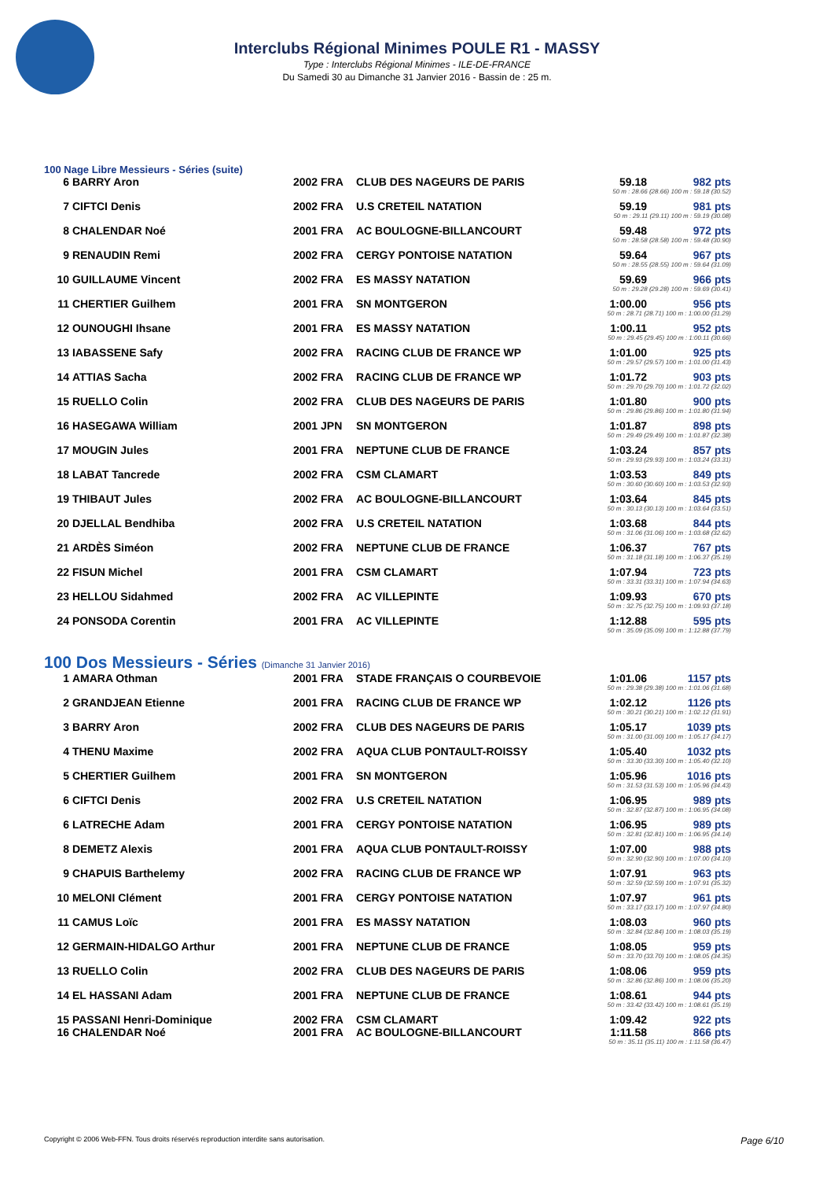Interclubs Régional Minimes POULE R1 - MASSY
Type : Interclubs Régional Minimes - ILE-DE-FRANCE
Du Samedi 30 au Dimanche 31 Janvier 2016 - Bassin de : 25 m.
100 Nage Libre Messieurs - Séries (suite)
| 6 | BARRY Aron | 2002 FRA | CLUB DES NAGEURS DE PARIS | 59.18 | 982 pts |
| | | | | 50 m : 28.66 (28.66) 100 m : 59.18 (30.52) | |
| 7 | CIFTCI Denis | 2002 FRA | U.S CRETEIL NATATION | 59.19 | 981 pts |
| | | | | 50 m : 29.11 (29.11) 100 m : 59.19 (30.08) | |
| 8 | CHALENDAR Noé | 2001 FRA | AC BOULOGNE-BILLANCOURT | 59.48 | 972 pts |
| | | | | 50 m : 28.58 (28.58) 100 m : 59.48 (30.90) | |
| 9 | RENAUDIN Remi | 2002 FRA | CERGY PONTOISE NATATION | 59.64 | 967 pts |
| | | | | 50 m : 28.55 (28.55) 100 m : 59.64 (31.09) | |
| 10 | GUILLAUME Vincent | 2002 FRA | ES MASSY NATATION | 59.69 | 966 pts |
| | | | | 50 m : 29.28 (29.28) 100 m : 59.69 (30.41) | |
| 11 | CHERTIER Guilhem | 2001 FRA | SN MONTGERON | 1:00.00 | 956 pts |
| | | | | 50 m : 28.71 (28.71) 100 m : 1:00.00 (31.29) | |
| 12 | OUNOUGHI Ihsane | 2001 FRA | ES MASSY NATATION | 1:00.11 | 952 pts |
| | | | | 50 m : 29.45 (29.45) 100 m : 1:00.11 (30.66) | |
| 13 | IABASSENE Safy | 2002 FRA | RACING CLUB DE FRANCE WP | 1:01.00 | 925 pts |
| | | | | 50 m : 29.57 (29.57) 100 m : 1:01.00 (31.43) | |
| 14 | ATTIAS Sacha | 2002 FRA | RACING CLUB DE FRANCE WP | 1:01.72 | 903 pts |
| | | | | 50 m : 29.70 (29.70) 100 m : 1:01.72 (32.02) | |
| 15 | RUELLO Colin | 2002 FRA | CLUB DES NAGEURS DE PARIS | 1:01.80 | 900 pts |
| | | | | 50 m : 29.86 (29.86) 100 m : 1:01.80 (31.94) | |
| 16 | HASEGAWA William | 2001 JPN | SN MONTGERON | 1:01.87 | 898 pts |
| | | | | 50 m : 29.49 (29.49) 100 m : 1:01.87 (32.38) | |
| 17 | MOUGIN Jules | 2001 FRA | NEPTUNE CLUB DE FRANCE | 1:03.24 | 857 pts |
| | | | | 50 m : 29.93 (29.93) 100 m : 1:03.24 (33.31) | |
| 18 | LABAT Tancrede | 2002 FRA | CSM CLAMART | 1:03.53 | 849 pts |
| | | | | 50 m : 30.60 (30.60) 100 m : 1:03.53 (32.93) | |
| 19 | THIBAUT Jules | 2002 FRA | AC BOULOGNE-BILLANCOURT | 1:03.64 | 845 pts |
| | | | | 50 m : 30.13 (30.13) 100 m : 1:03.64 (33.51) | |
| 20 | DJELLAL Bendhiba | 2002 FRA | U.S CRETEIL NATATION | 1:03.68 | 844 pts |
| | | | | 50 m : 31.06 (31.06) 100 m : 1:03.68 (32.62) | |
| 21 | ARDÈS Siméon | 2002 FRA | NEPTUNE CLUB DE FRANCE | 1:06.37 | 767 pts |
| | | | | 50 m : 31.18 (31.18) 100 m : 1:06.37 (35.19) | |
| 22 | FISUN Michel | 2001 FRA | CSM CLAMART | 1:07.94 | 723 pts |
| | | | | 50 m : 33.31 (33.31) 100 m : 1:07.94 (34.63) | |
| 23 | HELLOU Sidahmed | 2002 FRA | AC VILLEPINTE | 1:09.93 | 670 pts |
| | | | | 50 m : 32.75 (32.75) 100 m : 1:09.93 (37.18) | |
| 24 | PONSODA Corentin | 2001 FRA | AC VILLEPINTE | 1:12.88 | 595 pts |
| | | | | 50 m : 35.09 (35.09) 100 m : 1:12.88 (37.79) | |
100 Dos Messieurs - Séries (Dimanche 31 Janvier 2016)
| 1 | AMARA Othman | 2001 FRA | STADE FRANÇAIS O COURBEVOIE | 1:01.06 | 1157 pts |
| | | | | 50 m : 29.38 (29.38) 100 m : 1:01.06 (31.68) | |
| 2 | GRANDJEAN Etienne | 2001 FRA | RACING CLUB DE FRANCE WP | 1:02.12 | 1126 pts |
| | | | | 50 m : 30.21 (30.21) 100 m : 1:02.12 (31.91) | |
| 3 | BARRY Aron | 2002 FRA | CLUB DES NAGEURS DE PARIS | 1:05.17 | 1039 pts |
| | | | | 50 m : 31.00 (31.00) 100 m : 1:05.17 (34.17) | |
| 4 | THENU Maxime | 2002 FRA | AQUA CLUB PONTAULT-ROISSY | 1:05.40 | 1032 pts |
| | | | | 50 m : 33.30 (33.30) 100 m : 1:05.40 (32.10) | |
| 5 | CHERTIER Guilhem | 2001 FRA | SN MONTGERON | 1:05.96 | 1016 pts |
| | | | | 50 m : 31.53 (31.53) 100 m : 1:05.96 (34.43) | |
| 6 | CIFTCI Denis | 2002 FRA | U.S CRETEIL NATATION | 1:06.95 | 989 pts |
| | | | | 50 m : 32.87 (32.87) 100 m : 1:06.95 (34.08) | |
| 6 | LATRECHE Adam | 2001 FRA | CERGY PONTOISE NATATION | 1:06.95 | 989 pts |
| | | | | 50 m : 32.81 (32.81) 100 m : 1:06.95 (34.14) | |
| 8 | DEMETZ Alexis | 2001 FRA | AQUA CLUB PONTAULT-ROISSY | 1:07.00 | 988 pts |
| | | | | 50 m : 32.90 (32.90) 100 m : 1:07.00 (34.10) | |
| 9 | CHAPUIS Barthelemy | 2002 FRA | RACING CLUB DE FRANCE WP | 1:07.91 | 963 pts |
| | | | | 50 m : 32.59 (32.59) 100 m : 1:07.91 (35.32) | |
| 10 | MELONI Clément | 2001 FRA | CERGY PONTOISE NATATION | 1:07.97 | 961 pts |
| | | | | 50 m : 33.17 (33.17) 100 m : 1:07.97 (34.80) | |
| 11 | CAMUS Loïc | 2001 FRA | ES MASSY NATATION | 1:08.03 | 960 pts |
| | | | | 50 m : 32.84 (32.84) 100 m : 1:08.03 (35.19) | |
| 12 | GERMAIN-HIDALGO Arthur | 2001 FRA | NEPTUNE CLUB DE FRANCE | 1:08.05 | 959 pts |
| | | | | 50 m : 33.70 (33.70) 100 m : 1:08.05 (34.35) | |
| 13 | RUELLO Colin | 2002 FRA | CLUB DES NAGEURS DE PARIS | 1:08.06 | 959 pts |
| | | | | 50 m : 32.86 (32.86) 100 m : 1:08.06 (35.20) | |
| 14 | EL HASSANI Adam | 2001 FRA | NEPTUNE CLUB DE FRANCE | 1:08.61 | 944 pts |
| | | | | 50 m : 33.42 (33.42) 100 m : 1:08.61 (35.19) | |
| 15 | PASSANI Henri-Dominique | 2002 FRA | CSM CLAMART | 1:09.42 | 922 pts |
| 16 | CHALENDAR Noé | 2001 FRA | AC BOULOGNE-BILLANCOURT | 1:11.58 | 866 pts |
| | | | | 50 m : 35.11 (35.11) 100 m : 1:11.58 (36.47) | |
Copyright © 2006 Web-FFN. Tous droits réservés reproduction interdite sans autorisation. Page 6/10